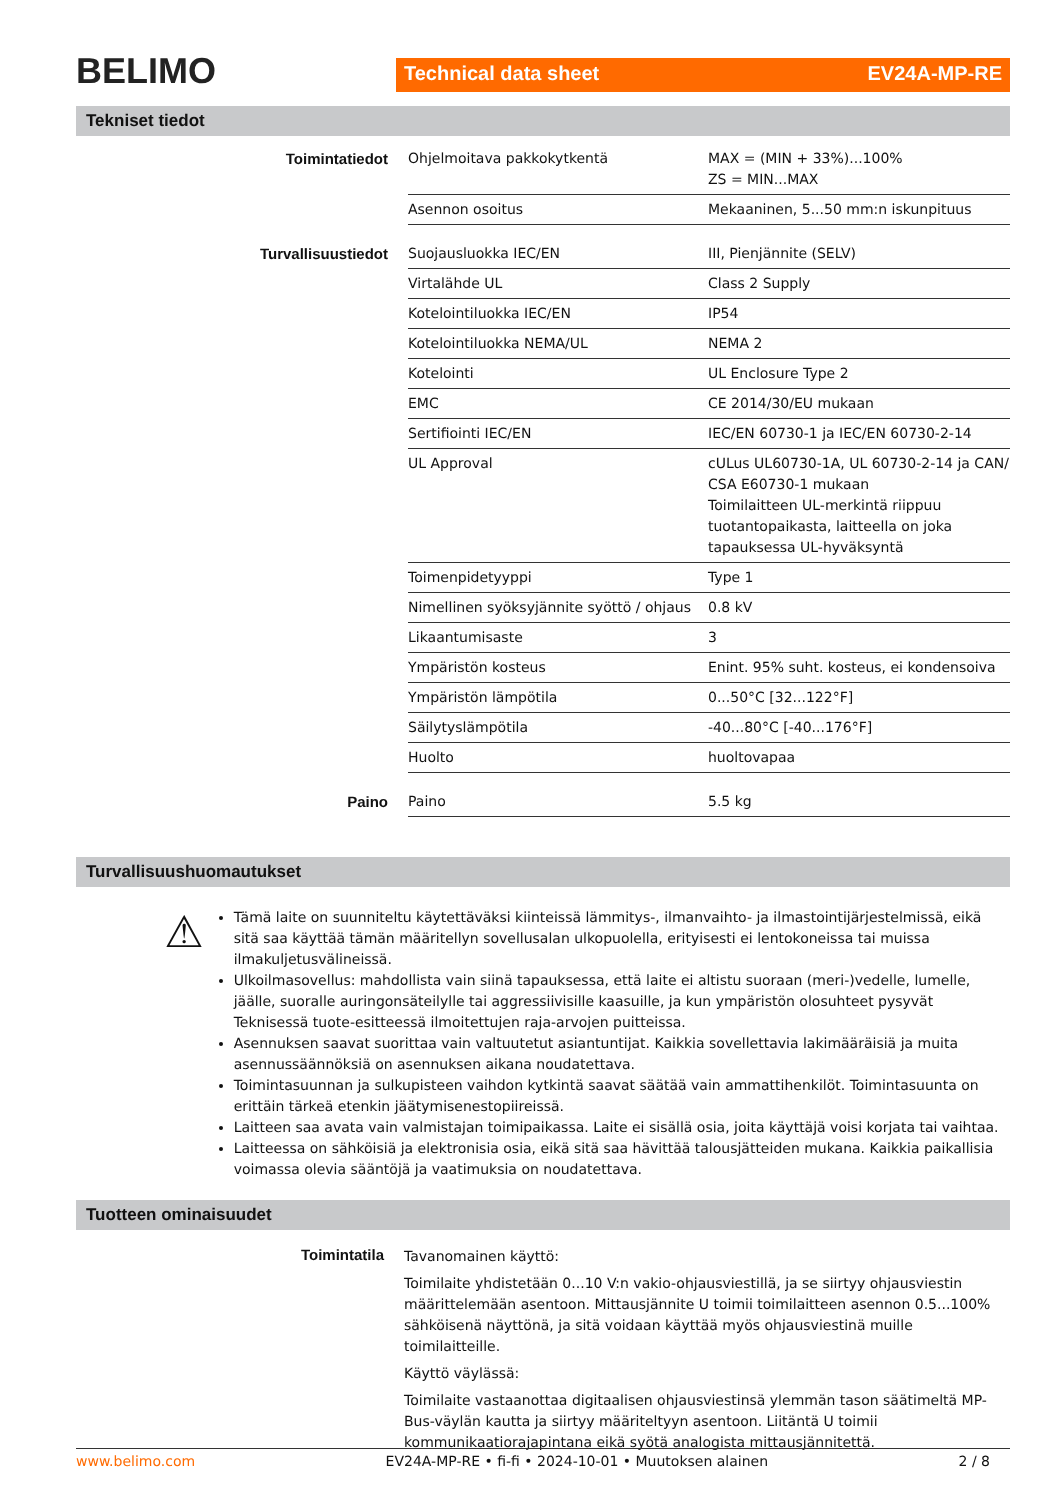BELIMO
Technical data sheet EV24A-MP-RE
Tekniset tiedot
| Toimintatiedot | Ohjelmoitava pakkokytkentä | MAX = (MIN + 33%)...100% ZS = MIN...MAX |
| | Asennon osoitus | Mekaaninen, 5...50 mm:n iskunpituus |
| Turvallisuustiedot | Suojausluokka IEC/EN | III, Pienjännite (SELV) |
| | Virtalähde UL | Class 2 Supply |
| | Kotelointiluokka IEC/EN | IP54 |
| | Kotelointiluokka NEMA/UL | NEMA 2 |
| | Kotelointi | UL Enclosure Type 2 |
| | EMC | CE 2014/30/EU mukaan |
| | Sertifiointi IEC/EN | IEC/EN 60730-1 ja IEC/EN 60730-2-14 |
| | UL Approval | cULus UL60730-1A, UL 60730-2-14 ja CAN/ CSA E60730-1 mukaan Toimilaitteen UL-merkintä riippuu tuotantopaikasta, laitteella on joka tapauksessa UL-hyväksyntä |
| | Toimenpidetyyppi | Type 1 |
| | Nimellinen syöksyjännite syöttö / ohjaus | 0.8 kV |
| | Likaantumisaste | 3 |
| | Ympäristön kosteus | Enint. 95% suht. kosteus, ei kondensoiva |
| | Ympäristön lämpötila | 0...50°C [32...122°F] |
| | Säilytyslämpötila | -40...80°C [-40...176°F] |
| | Huolto | huoltovapaa |
| Paino | Paino | 5.5 kg |
Turvallisuushuomautukset
⚠
Tämä laite on suunniteltu käytettäväksi kiinteissä lämmitys-, ilmanvaihto- ja ilmastointijärjestelmissä, eikä sitä saa käyttää tämän määritellyn sovellusalan ulkopuolella, erityisesti ei lentokoneissa tai muissa ilmakuljetusvälineissä.
Ulkoilmasovellus: mahdollista vain siinä tapauksessa, että laite ei altistu suoraan (meri-)vedelle, lumelle, jäälle, suoralle auringonsäteilylle tai aggressiivisille kaasuille, ja kun ympäristön olosuhteet pysyvät Teknisessä tuote-esitteessä ilmoitettujen raja-arvojen puitteissa.
Asennuksen saavat suorittaa vain valtuutetut asiantuntijat. Kaikkia sovellettavia lakimääräisiä ja muita asennussäännöksiä on asennuksen aikana noudatettava.
Toimintasuunnan ja sulkupisteen vaihdon kytkintä saavat säätää vain ammattihenkilöt. Toimintasuunta on erittäin tärkeä etenkin jäätymisenestopiireissä.
Laitteen saa avata vain valmistajan toimipaikassa. Laite ei sisällä osia, joita käyttäjä voisi korjata tai vaihtaa.
Laitteessa on sähköisiä ja elektronisia osia, eikä sitä saa hävittää talousjätteiden mukana. Kaikkia paikallisia voimassa olevia sääntöjä ja vaatimuksia on noudatettava.
Tuotteen ominaisuudet
Toimintatila
Tavanomainen käyttö:
Toimilaite yhdistetään 0...10 V:n vakio-ohjausviestillä, ja se siirtyy ohjausviestin määrittelemään asentoon. Mittausjännite U toimii toimilaitteen asennon 0.5...100% sähköisenä näyttönä, ja sitä voidaan käyttää myös ohjausviestinä muille toimilaitteille.
Käyttö väylässä:
Toimilaite vastaanottaa digitaalisen ohjausviestinsä ylemmän tason säätimeltä MP-Bus-väylän kautta ja siirtyy määriteltyyn asentoon. Liitäntä U toimii kommunikaatiorajapintana eikä syötä analogista mittausjännitettä.
www.belimo.com EV24A-MP-RE • fi-fi • 2024-10-01 • Muutoksen alainen 2 / 8